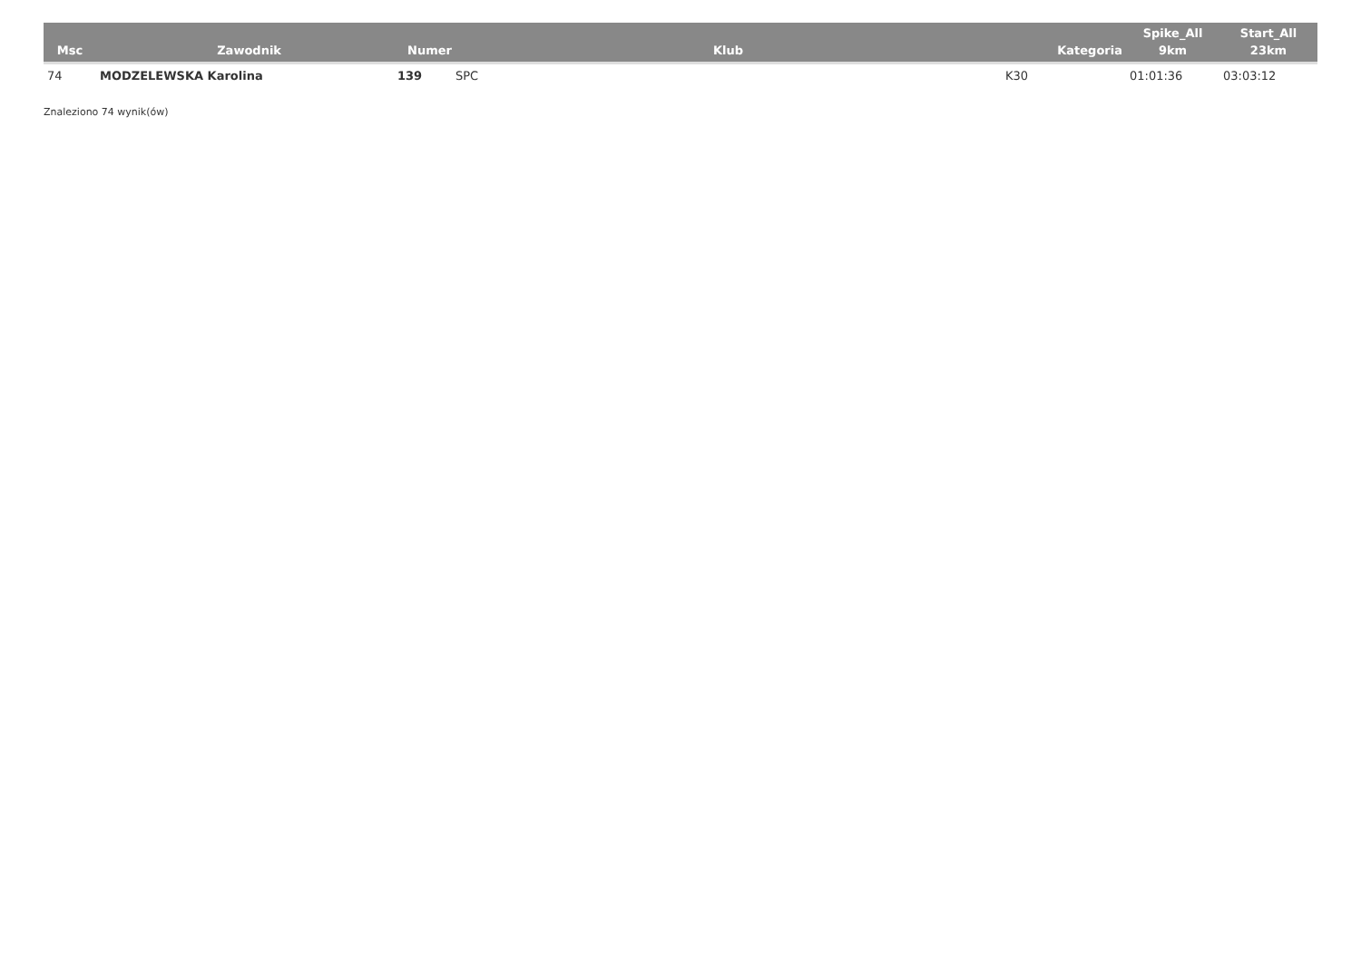| Msc | Zawodnik | Numer | Klub | Kategoria | Spike_All 9km | Start_All 23km |
| --- | --- | --- | --- | --- | --- | --- |
| 74 | MODZELEWSKA Karolina | 139 | SPC | K30 | 01:01:36 | 03:03:12 |
Znaleziono 74 wynik(ów)